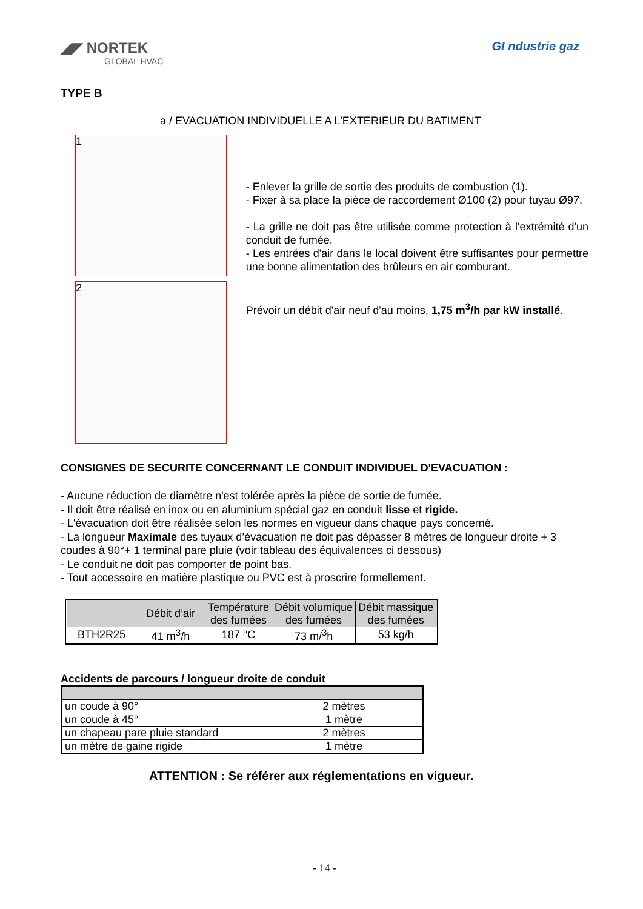◢◤ NORTEK
GLOBAL HVAC
GI ndustrie gaz
TYPE B
a / EVACUATION INDIVIDUELLE A L'EXTERIEUR DU BATIMENT
1
2
- Enlever la grille de sortie des produits de combustion (1).
- Fixer à sa place la pièce de raccordement Ø100 (2) pour tuyau Ø97.
- La grille ne doit pas être utilisée comme protection à l'extrémité d'un conduit de fumée.
- Les entrées d'air dans le local doivent être suffisantes pour permettre une bonne alimentation des brûleurs en air comburant.
Prévoir un débit d'air neuf d'au moins, 1,75 m<sup>3</sup>/h par kW installé.
CONSIGNES DE SECURITE CONCERNANT LE CONDUIT INDIVIDUEL D'EVACUATION :
- Aucune réduction de diamètre n'est tolérée après la pièce de sortie de fumée.
- Il doit être réalisé en inox ou en aluminium spécial gaz en conduit lisse et rigide.
- L'évacuation doit être réalisée selon les normes en vigueur dans chaque pays concerné.
- La longueur Maximale des tuyaux d’évacuation ne doit pas dépasser 8 mètres de longueur droite + 3 coudes à 90°+ 1 terminal pare pluie (voir tableau des équivalences ci dessous)
- Le conduit ne doit pas comporter de point bas.
- Tout accessoire en matière plastique ou PVC est à proscrire formellement.
| | Débit d’air | Température des fumées | Débit volumique des fumées | Débit massique des fumées |
| --- | --- | --- | --- | --- |
| BTH2R25 | 41 m<sup>3</sup>/h | 187 °C | 73 m/<sup>3</sup>h | 53 kg/h |
Accidents de parcours / longueur droite de conduit
| un coude à 90° | 2 mètres |
| un coude à 45° | 1 mètre |
| un chapeau pare pluie standard | 2 mètres |
| un mètre de gaine rigide | 1 mètre |
ATTENTION : Se référer aux réglementations en vigueur.
- 14 -